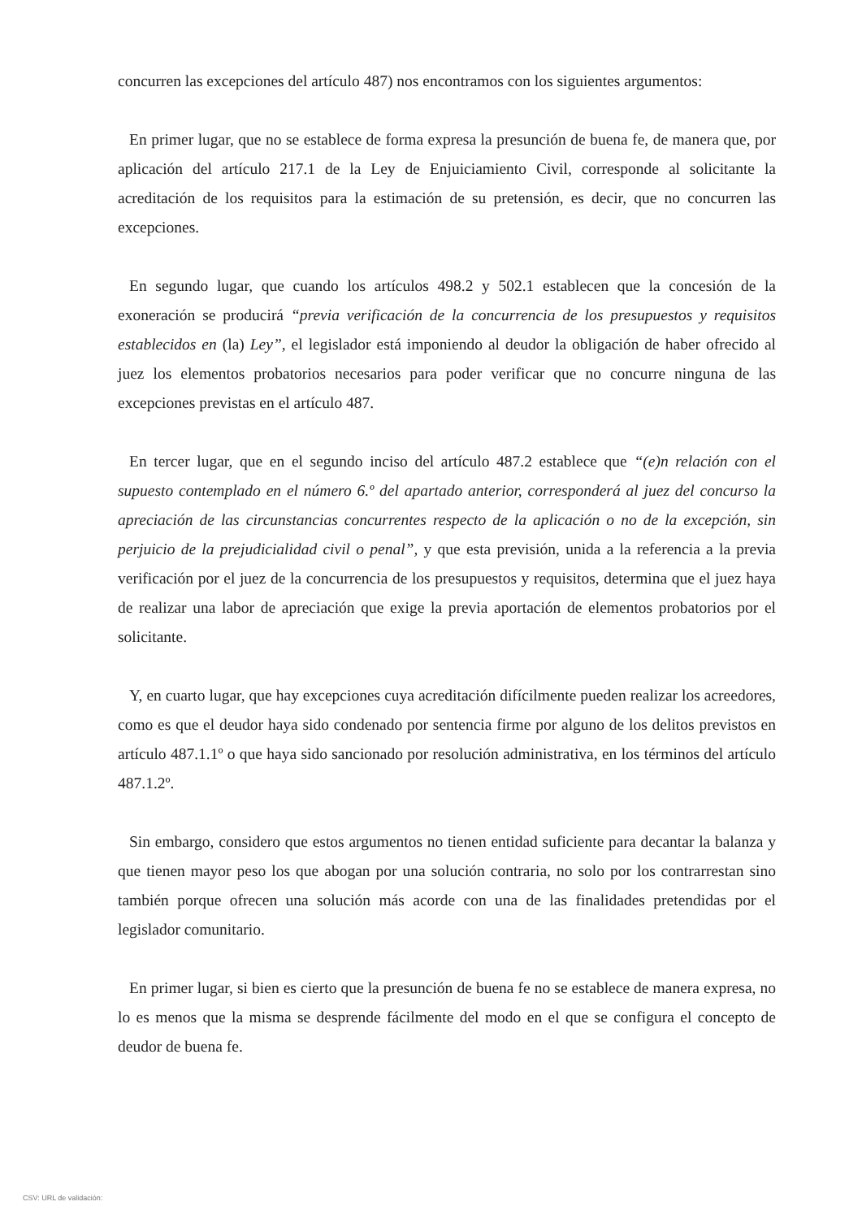concurren las excepciones del artículo 487) nos encontramos con los siguientes argumentos:
En primer lugar, que no se establece de forma expresa la presunción de buena fe, de manera que, por aplicación del artículo 217.1 de la Ley de Enjuiciamiento Civil, corresponde al solicitante la acreditación de los requisitos para la estimación de su pretensión, es decir, que no concurren las excepciones.
En segundo lugar, que cuando los artículos 498.2 y 502.1 establecen que la concesión de la exoneración se producirá “previa verificación de la concurrencia de los presupuestos y requisitos establecidos en (la) Ley”, el legislador está imponiendo al deudor la obligación de haber ofrecido al juez los elementos probatorios necesarios para poder verificar que no concurre ninguna de las excepciones previstas en el artículo 487.
En tercer lugar, que en el segundo inciso del artículo 487.2 establece que “(e)n relación con el supuesto contemplado en el número 6.º del apartado anterior, corresponderá al juez del concurso la apreciación de las circunstancias concurrentes respecto de la aplicación o no de la excepción, sin perjuicio de la prejudicialidad civil o penal”, y que esta previsión, unida a la referencia a la previa verificación por el juez de la concurrencia de los presupuestos y requisitos, determina que el juez haya de realizar una labor de apreciación que exige la previa aportación de elementos probatorios por el solicitante.
Y, en cuarto lugar, que hay excepciones cuya acreditación difícilmente pueden realizar los acreedores, como es que el deudor haya sido condenado por sentencia firme por alguno de los delitos previstos en artículo 487.1.1º o que haya sido sancionado por resolución administrativa, en los términos del artículo 487.1.2º.
Sin embargo, considero que estos argumentos no tienen entidad suficiente para decantar la balanza y que tienen mayor peso los que abogan por una solución contraria, no solo por los contrarrestan sino también porque ofrecen una solución más acorde con una de las finalidades pretendidas por el legislador comunitario.
En primer lugar, si bien es cierto que la presunción de buena fe no se establece de manera expresa, no lo es menos que la misma se desprende fácilmente del modo en el que se configura el concepto de deudor de buena fe.
CSV: URL de validación: